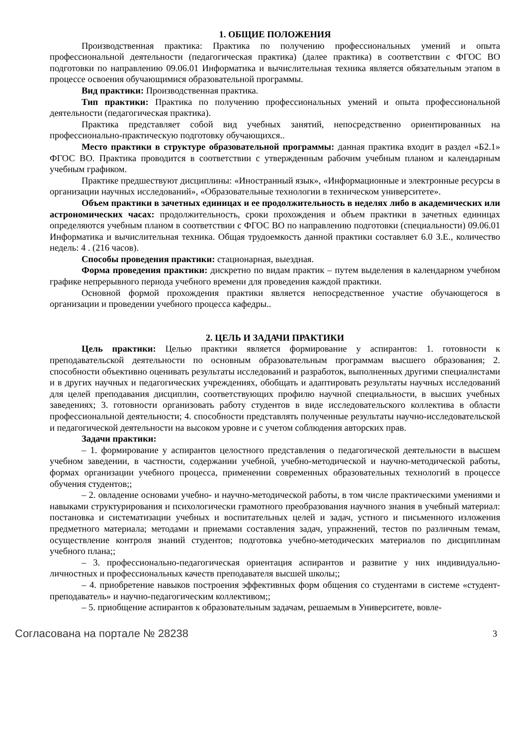1. ОБЩИЕ ПОЛОЖЕНИЯ
Производственная практика: Практика по получению профессиональных умений и опыта профессиональной деятельности (педагогическая практика) (далее практика) в соответствии с ФГОС ВО подготовки по направлению 09.06.01 Информатика и вычислительная техника является обязательным этапом в процессе освоения обучающимися образовательной программы.
Вид практики: Производственная практика.
Тип практики: Практика по получению профессиональных умений и опыта профессиональной деятельности (педагогическая практика).
Практика представляет собой вид учебных занятий, непосредственно ориентированных на профессионально-практическую подготовку обучающихся..
Место практики в структуре образовательной программы: данная практика входит в раздел «Б2.1» ФГОС ВО. Практика проводится в соответствии с утвержденным рабочим учебным планом и календарным учебным графиком.
Практике предшествуют дисциплины: «Иностранный язык», «Информационные и электронные ресурсы в организации научных исследований», «Образовательные технологии в техническом университете».
Объем практики в зачетных единицах и ее продолжительность в неделях либо в академических или астрономических часах: продолжительность, сроки прохождения и объем практики в зачетных единицах определяются учебным планом в соответствии с ФГОС ВО по направлению подготовки (специальности) 09.06.01 Информатика и вычислительная техника. Общая трудоемкость данной практики составляет 6.0 З.Е., количество недель: 4 . (216 часов).
Способы проведения практики: стационарная, выездная.
Форма проведения практики: дискретно по видам практик – путем выделения в календарном учебном графике непрерывного периода учебного времени для проведения каждой практики.
Основной формой прохождения практики является непосредственное участие обучающегося в организации и проведении учебного процесса кафедры..
2. ЦЕЛЬ И ЗАДАЧИ ПРАКТИКИ
Цель практики: Целью практики является формирование у аспирантов: 1. готовности к преподавательской деятельности по основным образовательным программам высшего образования; 2. способности объективно оценивать результаты исследований и разработок, выполненных другими специалистами и в других научных и педагогических учреждениях, обобщать и адаптировать результаты научных исследований для целей преподавания дисциплин, соответствующих профилю научной специальности, в высших учебных заведениях; 3. готовности организовать работу студентов в виде исследовательского коллектива в области профессиональной деятельности; 4. способности представлять полученные результаты научно-исследовательской и педагогической деятельности на высоком уровне и с учетом соблюдения авторских прав.
Задачи практики:
– 1. формирование у аспирантов целостного представления о педагогической деятельности в высшем учебном заведении, в частности, содержании учебной, учебно-методической и научно-методической работы, формах организации учебного процесса, применении современных образовательных технологий в процессе обучения студентов;;
– 2. овладение основами учебно- и научно-методической работы, в том числе практическими умениями и навыками структурирования и психологически грамотного преобразования научного знания в учебный материал: постановка и систематизации учебных и воспитательных целей и задач, устного и письменного изложения предметного материала; методами и приемами составления задач, упражнений, тестов по различным темам, осуществление контроля знаний студентов; подготовка учебно-методических материалов по дисциплинам учебного плана;;
– 3. профессионально-педагогическая ориентация аспирантов и развитие у них индивидуально-личностных и профессиональных качеств преподавателя высшей школы;;
– 4. приобретение навыков построения эффективных форм общения со студентами в системе «студент-преподаватель» и научно-педагогическим коллективом;;
– 5. приобщение аспирантов к образовательным задачам, решаемым в Университете, вовле-
Согласована на портале № 28238 3